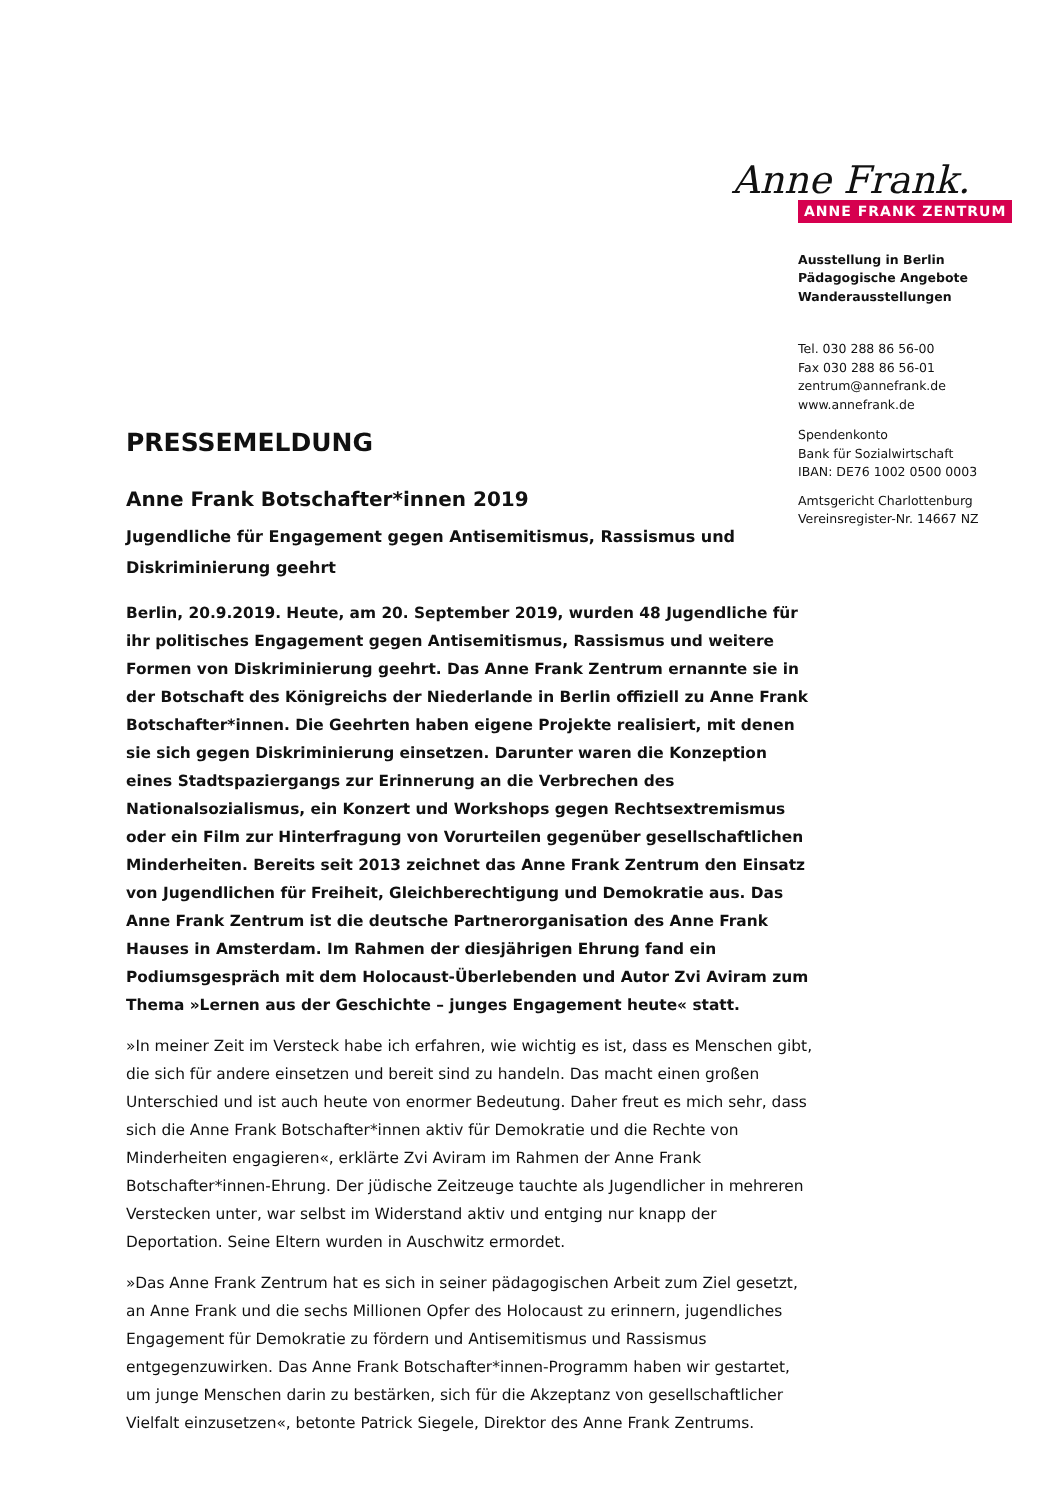Anne Frank.
ANNE FRANK ZENTRUM
Ausstellung in Berlin
Pädagogische Angebote
Wanderausstellungen
Tel. 030 288 86 56-00
Fax 030 288 86 56-01
zentrum@annefrank.de
www.annefrank.de
Spendenkonto
Bank für Sozialwirtschaft
IBAN: DE76 1002 0500 0003
Amtsgericht Charlottenburg
Vereinsregister-Nr. 14667 NZ
PRESSEMELDUNG
Anne Frank Botschafter*innen 2019
Jugendliche für Engagement gegen Antisemitismus, Rassismus und Diskriminierung geehrt
Berlin, 20.9.2019. Heute, am 20. September 2019, wurden 48 Jugendliche für ihr politisches Engagement gegen Antisemitismus, Rassismus und weitere Formen von Diskriminierung geehrt. Das Anne Frank Zentrum ernannte sie in der Botschaft des Königreichs der Niederlande in Berlin offiziell zu Anne Frank Botschafter*innen. Die Geehrten haben eigene Projekte realisiert, mit denen sie sich gegen Diskriminierung einsetzen. Darunter waren die Konzeption eines Stadtspaziergangs zur Erinnerung an die Verbrechen des Nationalsozialismus, ein Konzert und Workshops gegen Rechtsextremismus oder ein Film zur Hinterfragung von Vorurteilen gegenüber gesellschaftlichen Minderheiten. Bereits seit 2013 zeichnet das Anne Frank Zentrum den Einsatz von Jugendlichen für Freiheit, Gleichberechtigung und Demokratie aus. Das Anne Frank Zentrum ist die deutsche Partnerorganisation des Anne Frank Hauses in Amsterdam. Im Rahmen der diesjährigen Ehrung fand ein Podiumsgespräch mit dem Holocaust-Überlebenden und Autor Zvi Aviram zum Thema »Lernen aus der Geschichte – junges Engagement heute« statt.
»In meiner Zeit im Versteck habe ich erfahren, wie wichtig es ist, dass es Menschen gibt, die sich für andere einsetzen und bereit sind zu handeln. Das macht einen großen Unterschied und ist auch heute von enormer Bedeutung. Daher freut es mich sehr, dass sich die Anne Frank Botschafter*innen aktiv für Demokratie und die Rechte von Minderheiten engagieren«, erklärte Zvi Aviram im Rahmen der Anne Frank Botschafter*innen-Ehrung. Der jüdische Zeitzeuge tauchte als Jugendlicher in mehreren Verstecken unter, war selbst im Widerstand aktiv und entging nur knapp der Deportation. Seine Eltern wurden in Auschwitz ermordet.
»Das Anne Frank Zentrum hat es sich in seiner pädagogischen Arbeit zum Ziel gesetzt, an Anne Frank und die sechs Millionen Opfer des Holocaust zu erinnern, jugendliches Engagement für Demokratie zu fördern und Antisemitismus und Rassismus entgegenzuwirken. Das Anne Frank Botschafter*innen-Programm haben wir gestartet, um junge Menschen darin zu bestärken, sich für die Akzeptanz von gesellschaftlicher Vielfalt einzusetzen«, betonte Patrick Siegele, Direktor des Anne Frank Zentrums.